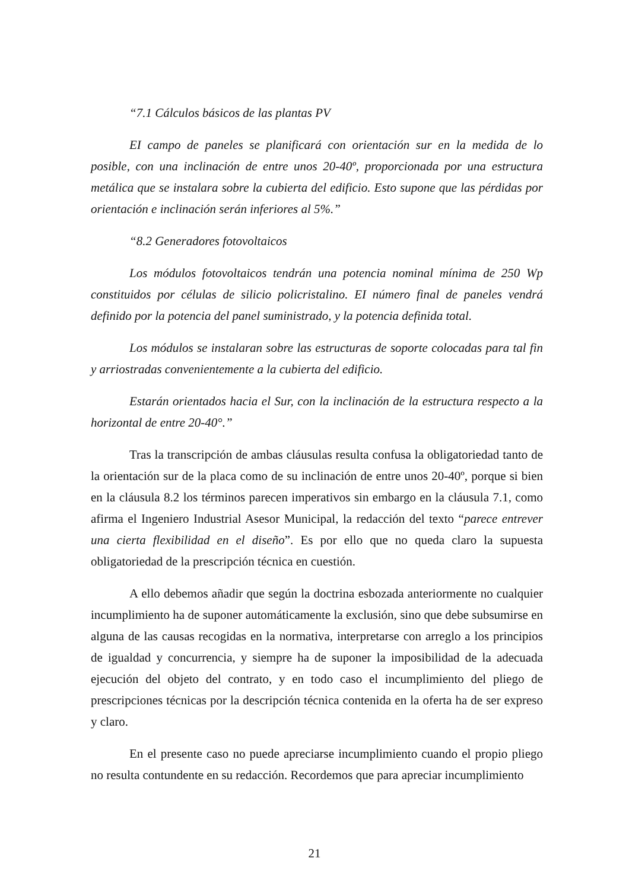“7.1 Cálculos básicos de las plantas PV
EI campo de paneles se planificará con orientación sur en la medida de lo posible, con una inclinación de entre unos 20-40º, proporcionada por una estructura metálica que se instalara sobre la cubierta del edificio. Esto supone que las pérdidas por orientación e inclinación serán inferiores al 5%.”
“8.2 Generadores fotovoltaicos
Los módulos fotovoltaicos tendrán una potencia nominal mínima de 250 Wp constituidos por células de silicio policristalino. EI número final de paneles vendrá definido por la potencia del panel suministrado, y la potencia definida total.
Los módulos se instalaran sobre las estructuras de soporte colocadas para tal fin y arriostradas convenientemente a la cubierta del edificio.
Estarán orientados hacia el Sur, con la inclinación de la estructura respecto a la horizontal de entre 20-40°.”
Tras la transcripción de ambas cláusulas resulta confusa la obligatoriedad tanto de la orientación sur de la placa como de su inclinación de entre unos 20-40º, porque si bien en la cláusula 8.2 los términos parecen imperativos sin embargo en la cláusula 7.1, como afirma el Ingeniero Industrial Asesor Municipal, la redacción del texto “parece entrever una cierta flexibilidad en el diseño”. Es por ello que no queda claro la supuesta obligatoriedad de la prescripción técnica en cuestión.
A ello debemos añadir que según la doctrina esbozada anteriormente no cualquier incumplimiento ha de suponer automáticamente la exclusión, sino que debe subsumirse en alguna de las causas recogidas en la normativa, interpretarse con arreglo a los principios de igualdad y concurrencia, y siempre ha de suponer la imposibilidad de la adecuada ejecución del objeto del contrato, y en todo caso el incumplimiento del pliego de prescripciones técnicas por la descripción técnica contenida en la oferta ha de ser expreso y claro.
En el presente caso no puede apreciarse incumplimiento cuando el propio pliego no resulta contundente en su redacción. Recordemos que para apreciar incumplimiento
21